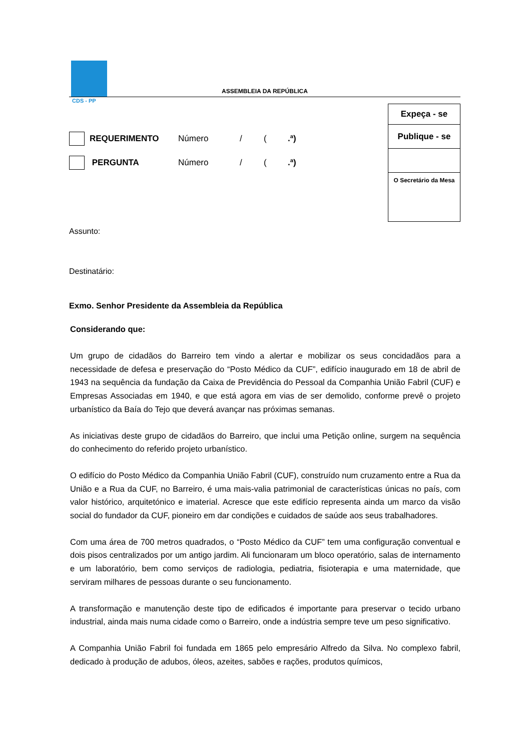CDS - PP
ASSEMBLEIA DA REPÚBLICA
REQUERIMENTO Número / (.ª)
PERGUNTA Número / (.ª)
Expeça - se
Publique - se
O Secretário da Mesa
Assunto:
Destinatário:
Exmo. Senhor Presidente da Assembleia da República
Considerando que:
Um grupo de cidadãos do Barreiro tem vindo a alertar e mobilizar os seus concidadãos para a necessidade de defesa e preservação do “Posto Médico da CUF”, edifício inaugurado em 18 de abril de 1943 na sequência da fundação da Caixa de Previdência do Pessoal da Companhia União Fabril (CUF) e Empresas Associadas em 1940, e que está agora em vias de ser demolido, conforme prevê o projeto urbanístico da Baía do Tejo que deverá avançar nas próximas semanas.
As iniciativas deste grupo de cidadãos do Barreiro, que inclui uma Petição online, surgem na sequência do conhecimento do referido projeto urbanístico.
O edifício do Posto Médico da Companhia União Fabril (CUF), construído num cruzamento entre a Rua da União e a Rua da CUF, no Barreiro, é uma mais-valia patrimonial de características únicas no país, com valor histórico, arquitetónico e imaterial. Acresce que este edifício representa ainda um marco da visão social do fundador da CUF, pioneiro em dar condições e cuidados de saúde aos seus trabalhadores.
Com uma área de 700 metros quadrados, o “Posto Médico da CUF” tem uma configuração conventual e dois pisos centralizados por um antigo jardim. Ali funcionaram um bloco operatório, salas de internamento e um laboratório, bem como serviços de radiologia, pediatria, fisioterapia e uma maternidade, que serviram milhares de pessoas durante o seu funcionamento.
A transformação e manutenção deste tipo de edificados é importante para preservar o tecido urbano industrial, ainda mais numa cidade como o Barreiro, onde a indústria sempre teve um peso significativo.
A Companhia União Fabril foi fundada em 1865 pelo empresário Alfredo da Silva. No complexo fabril, dedicado à produção de adubos, óleos, azeites, sabões e rações, produtos químicos,